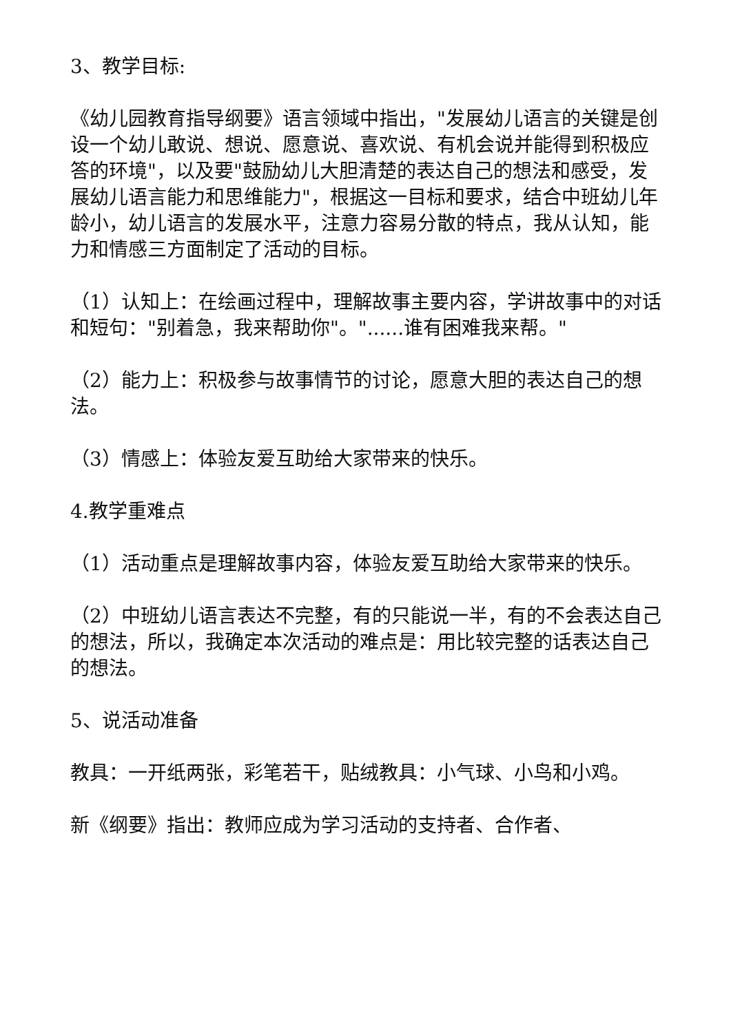3、教学目标:
《幼儿园教育指导纲要》语言领域中指出，"发展幼儿语言的关键是创设一个幼儿敢说、想说、愿意说、喜欢说、有机会说并能得到积极应答的环境"，以及要"鼓励幼儿大胆清楚的表达自己的想法和感受，发展幼儿语言能力和思维能力"，根据这一目标和要求，结合中班幼儿年龄小，幼儿语言的发展水平，注意力容易分散的特点，我从认知，能力和情感三方面制定了活动的目标。
（1）认知上：在绘画过程中，理解故事主要内容，学讲故事中的对话和短句："别着急，我来帮助你"。"......谁有困难我来帮。"
（2）能力上：积极参与故事情节的讨论，愿意大胆的表达自己的想法。
（3）情感上：体验友爱互助给大家带来的快乐。
4.教学重难点
（1）活动重点是理解故事内容，体验友爱互助给大家带来的快乐。
（2）中班幼儿语言表达不完整，有的只能说一半，有的不会表达自己的想法，所以，我确定本次活动的难点是：用比较完整的话表达自己的想法。
5、说活动准备
教具：一开纸两张，彩笔若干，贴绒教具：小气球、小鸟和小鸡。
新《纲要》指出：教师应成为学习活动的支持者、合作者、